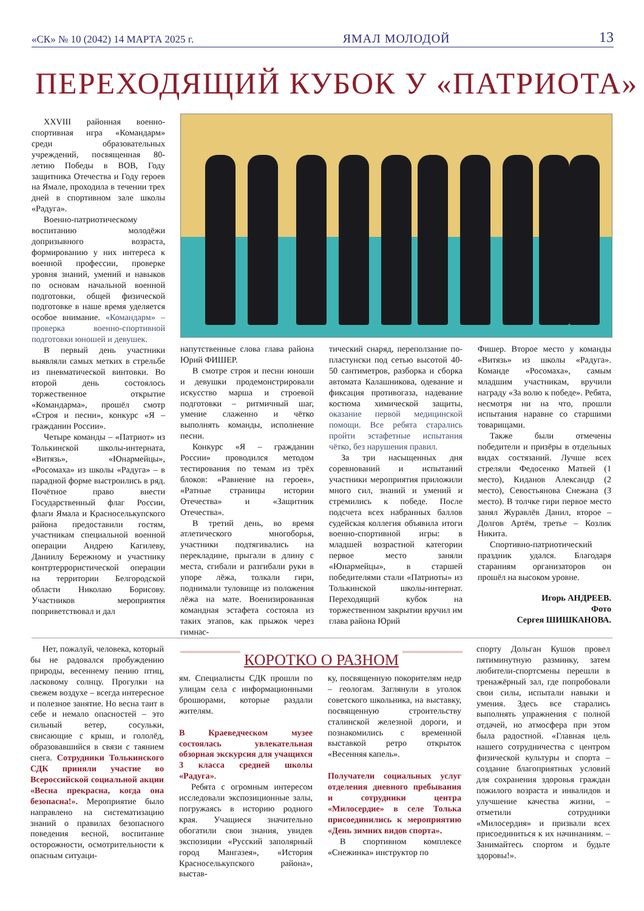«СК» № 10 (2042) 14 МАРТА 2025 г. ЯМАЛ МОЛОДОЙ 13
ПЕРЕХОДЯЩИЙ КУБОК У «ПАТРИОТА»
XXVIII районная военно-спортивная игра «Командарм» среди образовательных учреждений, посвященная 80-летию Победы в ВОВ, Году защитника Отечества и Году героев на Ямале, проходила в течении трех дней в спортивном зале школы «Радуга».
Военно-патриотическому воспитанию молодёжи допризывного возраста, формированию у них интереса к военной профессии, проверке уровня знаний, умений и навыков по основам начальной военной подготовки, общей физической подготовке в наше время уделяется особое внимание. «Командарм» – проверка военно-спортивной подготовки юношей и девушек.
В первый день участники выявляли самых метких в стрельбе из пневматической винтовки. Во второй день состоялось торжественное открытие «Командарма», прошёл смотр «Строя и песни», конкурс «Я – гражданин России».
Четыре команды – «Патриот» из Толькинской школы-интерната, «Витязь», «Юнармейцы», «Росомаха» из школы «Радуга» – в парадной форме выстроились в ряд. Почётное право внести Государственный флаг России, флаги Ямала и Красноселькупского района предоставили гостям, участникам специальной военной операции Андрею Кагилеву, Даниилу Бережному и участнику контртеррористической операции на территории Белгородской области Николаю Борисову. Участников мероприятия поприветствовал и дал
напутственные слова глава района Юрий ФИШЕР.
В смотре строя и песни юноши и девушки продемонстрировали искусство марша и строевой подготовки – ритмичный шаг, умение слаженно и чётко выполнять команды, исполнение песни.
Конкурс «Я – гражданин России» проводился методом тестирования по темам из трёх блоков: «Равнение на героев», «Ратные страницы истории Отечества» и «Защитник Отечества».
В третий день, во время атлетического многоборья, участники подтягивались на перекладине, прыгали в длину с места, сгибали и разгибали руки в упоре лёжа, толкали гири, поднимали туловище из положения лёжа на мате. Военизированная командная эстафета состояла из таких этапов, как прыжок через гимнас-
тический снаряд, переползание по-пластунски под сетью высотой 40-50 сантиметров, разборка и сборка автомата Калашникова, одевание и фиксация противогаза, надевание костюма химической защиты, оказание первой медицинской помощи. Все ребята старались пройти эстафетные испытания чётко, без нарушения правил.
За три насыщенных дня соревнований и испытаний участники мероприятия приложили много сил, знаний и умений и стремились к победе. После подсчета всех набранных баллов судейская коллегия объявила итоги военно-спортивной игры: в младшей возрастной категории первое место заняли «Юнармейцы», в старшей победителями стали «Патриоты» из Толькинской школы-интернат. Переходящий кубок на торжественном закрытии вручил им глава района Юрий
Фишер. Второе место у команды «Витязь» из школы «Радуга». Команде «Росомаха», самым младшим участникам, вручили награду «За волю к победе». Ребята, несмотря ни на что, прошли испытания наравне со старшими товарищами.
Также были отмечены победители и призёры в отдельных видах состязаний. Лучше всех стреляли Федосенко Матвей (1 место), Киданов Александр (2 место), Севостьянова Снежана (3 место). В толчке гири первое место занял Журавлёв Данил, второе – Долгов Артём, третье – Козлик Никита.
Спортивно-патриотический праздник удался. Благодаря стараниям организаторов он прошёл на высоком уровне.
Игорь АНДРЕЕВ.
Фото
Сергея ШИШКАНОВА.
КОРОТКО О РАЗНОМ
Нет, пожалуй, человека, который бы не радовался пробуждению природы, весеннему пению птиц, ласковому солнцу. Прогулки на свежем воздухе – всегда интересное и полезное занятие. Но весна таит в себе и немало опасностей – это сильный ветер, сосульки, свисающие с крыш, и гололёд, образовавшийся в связи с таянием снега. Сотрудники Толькинского СДК приняли участие во Всероссийской социальной акции «Весна прекрасна, когда она безопасна!». Мероприятие было направлено на систематизацию знаний о правилах безопасного поведения весной, воспитание осторожности, осмотрительности к опасным ситуаци-
ям. Специалисты СДК прошли по улицам села с информационными брошюрами, которые раздали жителям.
В Краеведческом музее состоялась увлекательная обзорная экскурсия для учащихся 3 класса средней школы «Радуга».
Ребята с огромным интересом исследовали экспозиционные залы, погружаясь в историю родного края. Учащиеся значительно обогатили свои знания, увидев экспозиции «Русский заполярный город Мангазея», «История Красноселькупского района», выстав-
ку, посвященную покорителям недр – геологам. Заглянули в уголок советского школьника, на выставку, посвященную строительству сталинской железной дороги, и познакомились с временной выставкой ретро открыток «Весенняя капель».
Получатели социальных услуг отделения дневного пребывания и сотрудники центра «Милосердие» в селе Толька присоединились к мероприятию «День зимних видов спорта».
В спортивном комплексе «Снежинка» инструктор по
спорту Дольган Кушов провел пятиминутную разминку, затем любители-спортсмены перешли в тренажёрный зал, где попробовали свои силы, испытали навыки и умения. Здесь все старались выполнять упражнения с полной отдачей, но атмосфера при этом была радостной. «Главная цель нашего сотрудничества с центром физической культуры и спорта – создание благоприятных условий для сохранения здоровья граждан пожилого возраста и инвалидов и улучшение качества жизни, – отметили сотрудники «Милосердия» и призвали всех присоединиться к их начинаниям. – Занимайтесь спортом и будьте здоровы!».